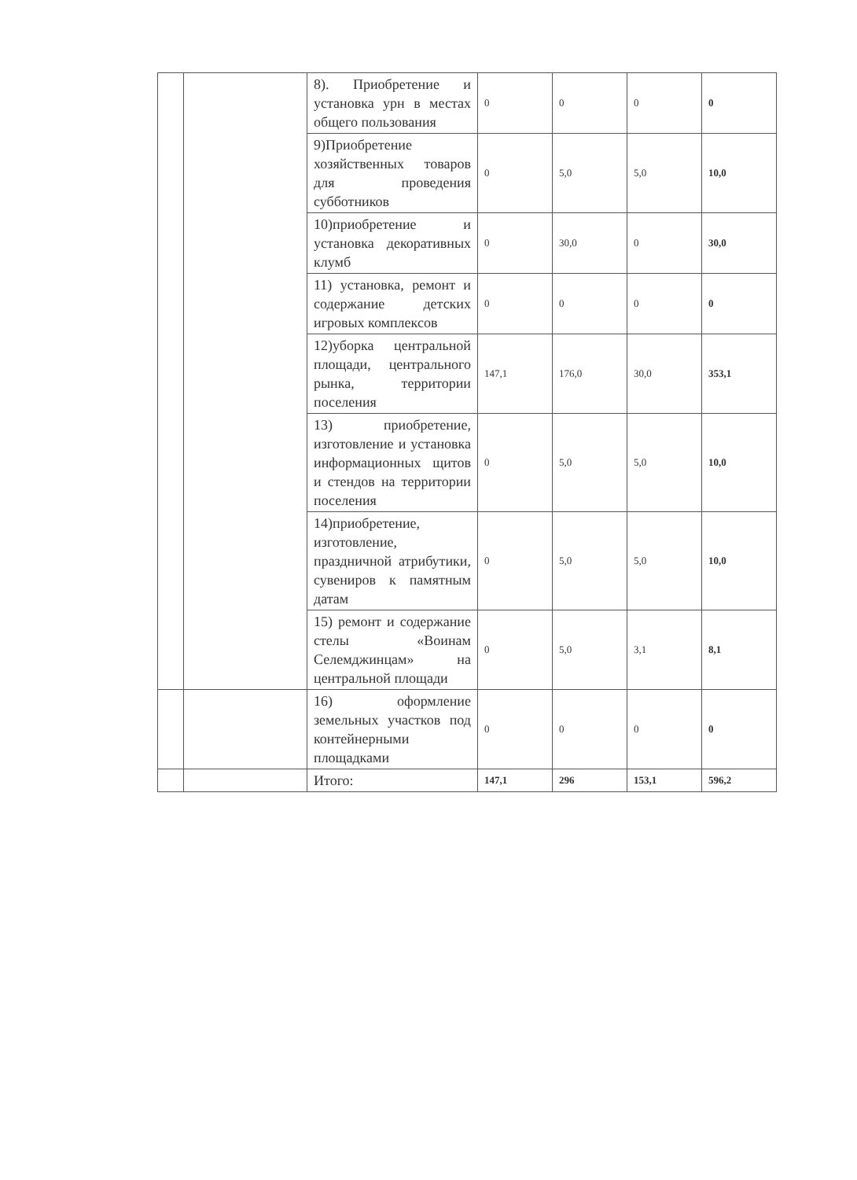| | | 8). Приобретение и установка урн в местах общего пользования | 0 | 0 | 0 | 0 |
| | | 9)Приобретение хозяйственных товаров для проведения субботников | 0 | 5,0 | 5,0 | 10,0 |
| | | 10)приобретение и установка декоративных клумб | 0 | 30,0 | 0 | 30,0 |
| | | 11) установка, ремонт и содержание детских игровых комплексов | 0 | 0 | 0 | 0 |
| | | 12)уборка центральной площади, центрального рынка, территории поселения | 147,1 | 176,0 | 30,0 | 353,1 |
| | | 13) приобретение, изготовление и установка информационных щитов и стендов на территории поселения | 0 | 5,0 | 5,0 | 10,0 |
| | | 14)приобретение, изготовление, праздничной атрибутики, сувениров к памятным датам | 0 | 5,0 | 5,0 | 10,0 |
| | | 15) ремонт и содержание стелы «Воинам Селемджинцам» на центральной площади | 0 | 5,0 | 3,1 | 8,1 |
| | | 16) оформление земельных участков под контейнерными площадками | 0 | 0 | 0 | 0 |
| | | Итого: | 147,1 | 296 | 153,1 | 596,2 |